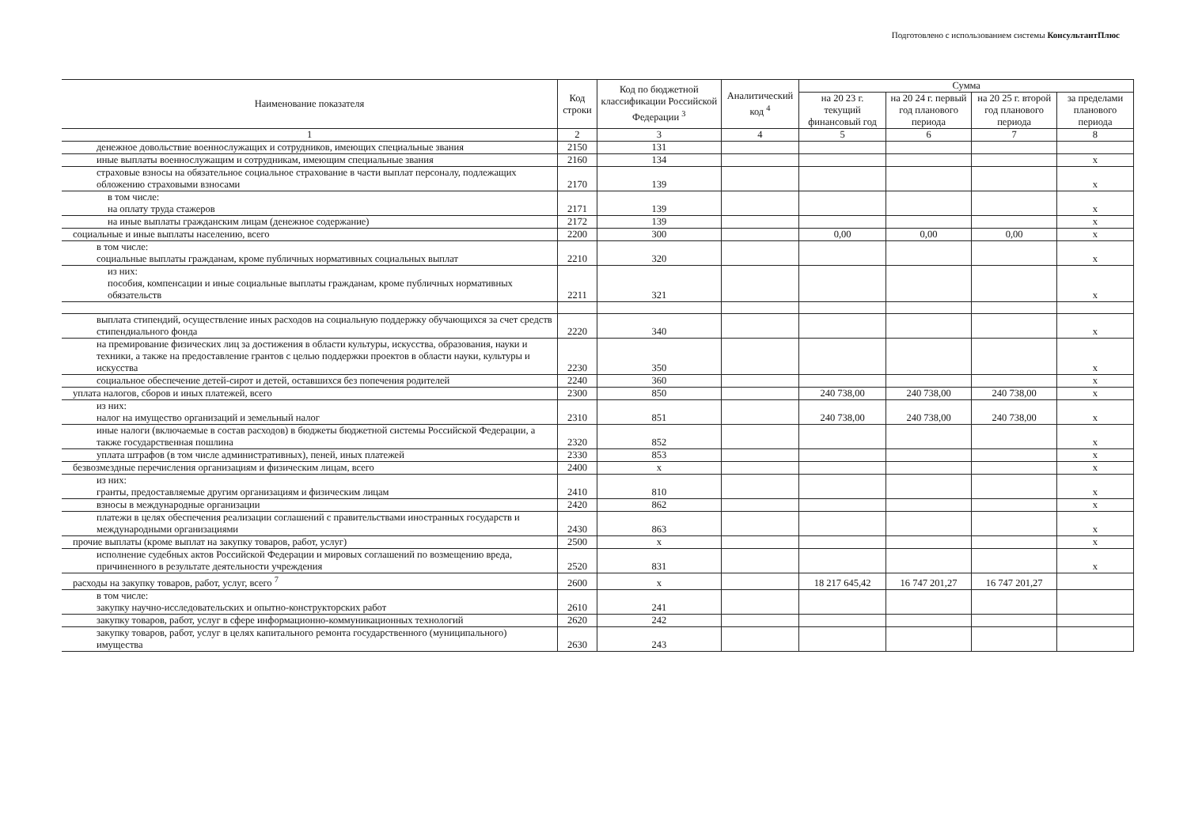Подготовлено с использованием системы КонсультантПлюс
| Наименование показателя | Код строки | Код по бюджетной классификации Российской Федерации <sup>3</sup> | Аналитический код <sup>4</sup> | Сумма | | | |
| --- | --- | --- | --- | --- | --- | --- | --- |
| | | | | на 20 23 г. текущий финансовый год | на 20 24 г. первый год планового периода | на 20 25 г. второй год планового периода | за пределами планового периода |
| 1 | 2 | 3 | 4 | 5 | 6 | 7 | 8 |
| денежное довольствие военнослужащих и сотрудников, имеющих специальные звания | 2150 | 131 | | | | | |
| иные выплаты военнослужащим и сотрудникам, имеющим специальные звания | 2160 | 134 | | | | | х |
| страховые взносы на обязательное социальное страхование в части выплат персоналу, подлежащих обложению страховыми взносами | 2170 | 139 | | | | | х |
| в том числе: на оплату труда стажеров | 2171 | 139 | | | | | х |
| на иные выплаты гражданским лицам (денежное содержание) | 2172 | 139 | | | | | х |
| социальные и иные выплаты населению, всего | 2200 | 300 | | 0,00 | 0,00 | 0,00 | х |
| в том числе: социальные выплаты гражданам, кроме публичных нормативных социальных выплат | 2210 | 320 | | | | | х |
| из них: пособия, компенсации и иные социальные выплаты гражданам, кроме публичных нормативных обязательств | 2211 | 321 | | | | | х |
| выплата стипендий, осуществление иных расходов на социальную поддержку обучающихся за счет средств стипендиального фонда | 2220 | 340 | | | | | х |
| на премирование физических лиц за достижения в области культуры, искусства, образования, науки и техники, а также на предоставление грантов с целью поддержки проектов в области науки, культуры и искусства | 2230 | 350 | | | | | х |
| социальное обеспечение детей-сирот и детей, оставшихся без попечения родителей | 2240 | 360 | | | | | х |
| уплата налогов, сборов и иных платежей, всего | 2300 | 850 | | 240 738,00 | 240 738,00 | 240 738,00 | х |
| из них: налог на имущество организаций и земельный налог | 2310 | 851 | | 240 738,00 | 240 738,00 | 240 738,00 | х |
| иные налоги (включаемые в состав расходов) в бюджеты бюджетной системы Российской Федерации, а также государственная пошлина | 2320 | 852 | | | | | х |
| уплата штрафов (в том числе административных), пеней, иных платежей | 2330 | 853 | | | | | х |
| безвозмездные перечисления организациям и физическим лицам, всего | 2400 | х | | | | | х |
| из них: гранты, предоставляемые другим организациям и физическим лицам | 2410 | 810 | | | | | х |
| взносы в международные организации | 2420 | 862 | | | | | х |
| платежи в целях обеспечения реализации соглашений с правительствами иностранных государств и международными организациями | 2430 | 863 | | | | | х |
| прочие выплаты (кроме выплат на закупку товаров, работ, услуг) | 2500 | х | | | | | х |
| исполнение судебных актов Российской Федерации и мировых соглашений по возмещению вреда, причиненного в результате деятельности учреждения | 2520 | 831 | | | | | х |
| расходы на закупку товаров, работ, услуг, всего <sup>7</sup> | 2600 | х | | 18 217 645,42 | 16 747 201,27 | 16 747 201,27 | |
| в том числе: закупку научно-исследовательских и опытно-конструкторских работ | 2610 | 241 | | | | | |
| закупку товаров, работ, услуг в сфере информационно-коммуникационных технологий | 2620 | 242 | | | | | |
| закупку товаров, работ, услуг в целях капитального ремонта государственного (муниципального) имущества | 2630 | 243 | | | | | |